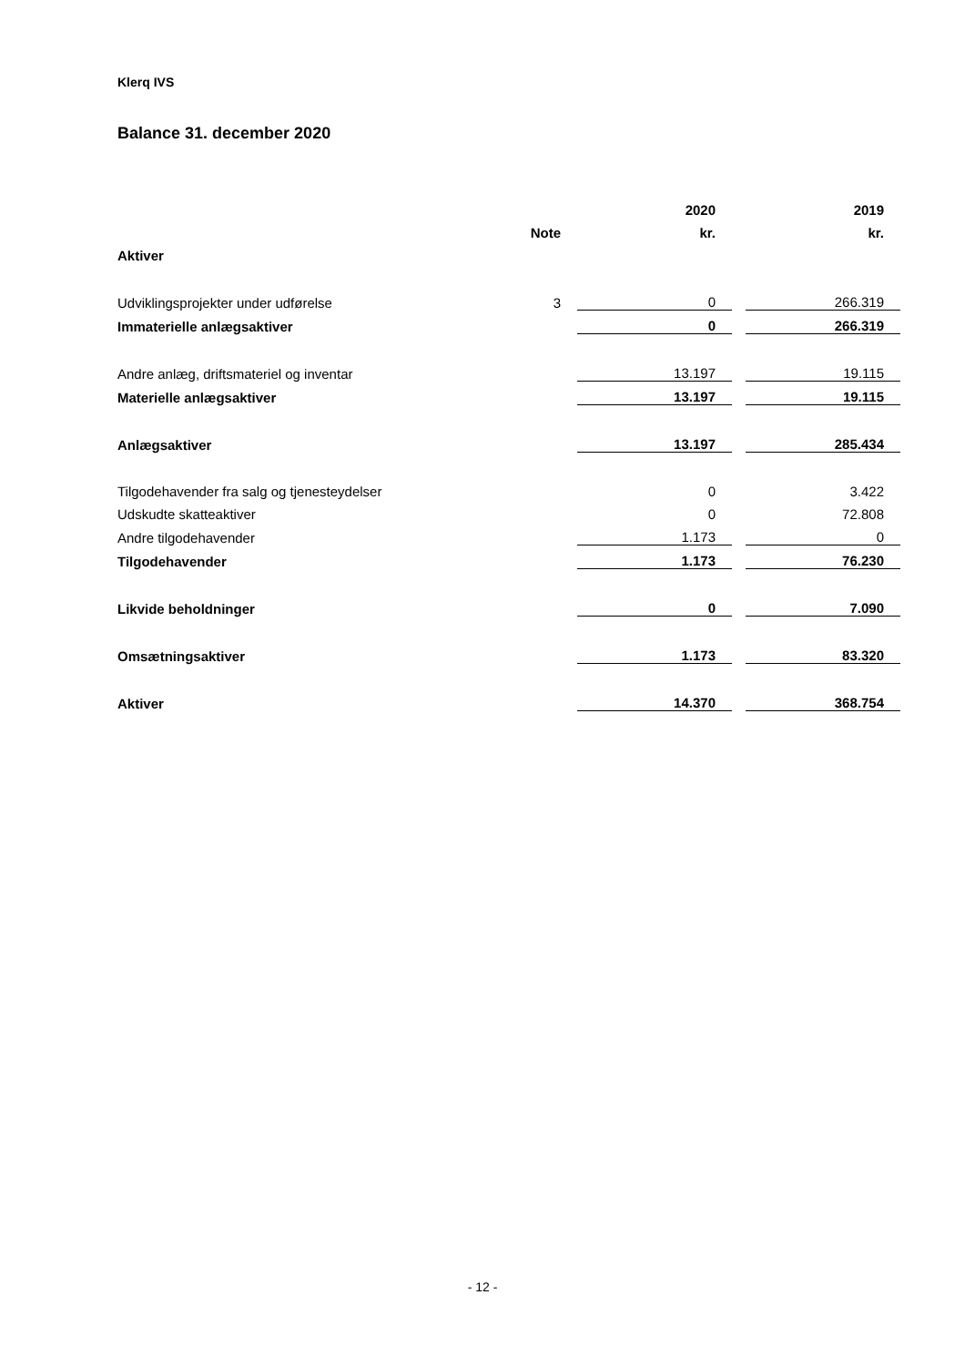Klerq IVS
Balance 31. december 2020
| | | 2020 | | 2019 |
| --- | --- | --- | --- | --- |
| | Note | kr. | | kr. |
| Aktiver | | | | |
| Udviklingsprojekter under udførelse | 3 | 0 | | 266.319 |
| Immaterielle anlægsaktiver | | 0 | | 266.319 |
| Andre anlæg, driftsmateriel og inventar | | 13.197 | | 19.115 |
| Materielle anlægsaktiver | | 13.197 | | 19.115 |
| Anlægsaktiver | | 13.197 | | 285.434 |
| Tilgodehavender fra salg og tjenesteydelser | | 0 | | 3.422 |
| Udskudte skatteaktiver | | 0 | | 72.808 |
| Andre tilgodehavender | | 1.173 | | 0 |
| Tilgodehavender | | 1.173 | | 76.230 |
| Likvide beholdninger | | 0 | | 7.090 |
| Omsætningsaktiver | | 1.173 | | 83.320 |
| Aktiver | | 14.370 | | 368.754 |
- 12 -